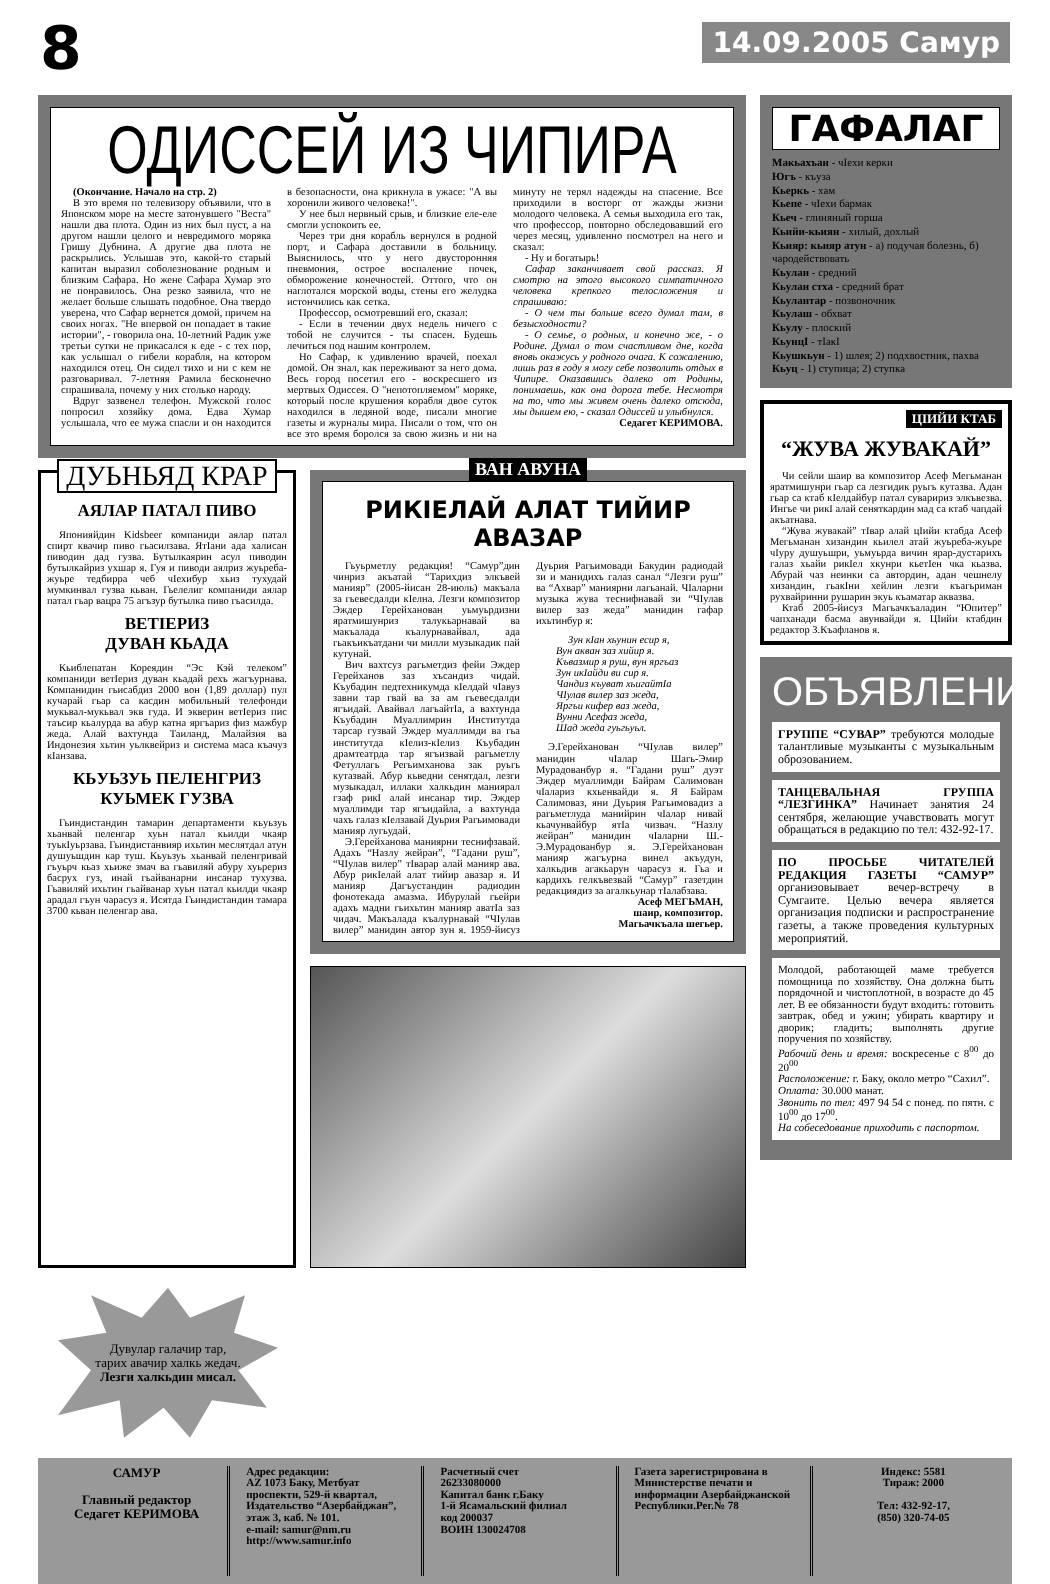8 14.09.2005 Самур
ОДИССЕЙ ИЗ ЧИПИРА
(Окончание. Начало на стр. 2)
В это время по телевизору объявили, что в Японском море на месте затонувшего "Веста" нашли два плота. Один из них был пуст, а на другом нашли целого и невредимого моряка Гришу Дубнина. А другие два плота не раскрылись. Услышав это, какой-то старый капитан выразил соболезнование родным и близким Сафара. Но жене Сафара Хумар это не понравилось. Она резко заявила, что не желает больше слышать подобное. Она твердо уверена, что Сафар вернется домой, причем на своих ногах. "Не впервой он попадает в такие истории", - говорила она. 10-летний Радик уже третьи сутки не прикасался к еде - с тех пор, как услышал о гибели корабля, на котором находился отец. Он сидел тихо и ни с кем не разговаривал. 7-летняя Рамила бесконечно спрашивала, почему у них столько народу.
Вдруг зазвенел телефон. Мужской голос попросил хозяйку дома. Едва Хумар услышала, что ее мужа спасли и он находится в безопасности, она крикнула в ужасе: "А вы хоронили живого человека!".
У нее был нервный срыв, и близкие еле-еле смогли успокоить ее.
Через три дня корабль вернулся в родной порт, и Сафара доставили в больницу. Выяснилось, что у него двусторонняя пневмония, острое воспаление почек, обморожение конечностей. Оттого, что он наглотался морской воды, стены его желудка истончились как сетка.
Профессор, осмотревший его, сказал:
- Если в течении двух недель ничего с тобой не случится - ты спасен. Будешь лечиться под нашим контролем.
Но Сафар, к удивлению врачей, поехал домой. Он знал, как переживают за него дома. Весь город посетил его - воскресшего из мертвых Одиссея. О "непотопляемом" моряке, который после крушения корабля двое суток находился в ледяной воде, писали многие газеты и журналы мира. Писали о том, что он все это время боролся за свою жизнь и ни на минуту не терял надежды на спасение. Все приходили в восторг от жажды жизни молодого человека. А семья выходила его так, что профессор, повторно обследовавший его через месяц, удивленно посмотрел на него и сказал:
- Ну и богатырь!
Сафар заканчивает свой рассказ. Я смотрю на этого высокого симпатичного человека крепкого телосложения и спрашиваю:
- О чем ты больше всего думал там, в безысходности?
- О семье, о родных, и конечно же, - о Родине. Думал о том счастливом дне, когда вновь окажусь у родного очага. К сожалению, лишь раз в году я могу себе позволить отдых в Чипире. Оказавшись далеко от Родины, понимаешь, как она дорога тебе. Несмотря на то, что мы живем очень далеко отсюда, мы дышем ею, - сказал Одиссей и улыбнулся.
Седагет КЕРИМОВА.
ДУЬНЬЯД КРАР
АЯЛАР ПАТАЛ ПИВО
Японияйдин Kidsbeer компаниди аялар патал спирт квачир пиво гьасилзава. ЯтIани ада халисан пиводин дад гузва. Бутылкаярин асул пиводин бутылкайриз ухшар я. Гуя и пиводи аялриз жуьреба-жуьре тедбирра чеб чIехибур хьиз тухудай мумкинвал гузва кьван. Гьелелиг компаниди аялар патал гьар вацра 75 агъзур бутылка пиво гьасилда.
ВЕТIЕРИЗ
ДУВАН КЬАДА
Кьиблепатан Кореядин “Эс Кэй телеком” компаниди ветIериз дуван кьадай рехъ жагъурнава. Компанидин гьисабдиз 2000 вон (1,89 доллар) пул кучарай гьар са касдин мобильный телефонди мукьвал-мукьвал экв гуда. И экверин ветIериз пис таъсир кьалурда ва абур катна яргъариз физ мажбур жеда. Алай вахтунда Таиланд, Малайзия ва Индонезия хьтин уьлквейриз и система маса къачуз кIанзава.
КЬУЬЗУЬ ПЕЛЕНГРИЗ КУЬМЕК ГУЗВА
Гьиндистандин тамарин департаменти кьуьзуь хьанвай пеленгар хуьн патал кьилди чкаяр туькIуьрзава. Гьиндистанвияр ихьтин меслятдал атун душуьшдин кар туш. Кьуьзуь хьанвай пеленгривай гъуьрч кьаз хьиже змач ва гьавиляй абуру хуьрериз басрух гуз, инай гьайванарни инсанар тухузва. Гьавиляй ихьтин гьайванар хуьн патал кьилди чкаяр арадал гъун чарасуз я. Исятда Гьиндистандин тамара 3700 кьван пеленгар ава.
ВАН АВУНА
РИКIЕЛАЙ АЛАТ ТИЙИР АВАЗАР
Гьуьрметлу редакция! “Самур”дин чинриз акъатай “Тарихдиз элкъвей манияр” (2005-йисан 28-июль) макъала за гьевесдалди кIелна. Лезги композитор Эждер Герейханован уьмуьрдизни яратмишунриз талукьарнавай ва макъалада къалурнавайвал, ада гьакъикъатдани чи милли музыкадик пай кутунай.
Вич вахтсуз рагьметдиз фейи Эждер Герейханов заз хъсандиз чидай. Къубадин педтехникумда кIелдай чIавуз завни тар гвай ва за ам гьевесдалди ягъидай. Авайвал лагьайтIа, а вахтунда Къубадин Муаллимрин Институтда тарсар гузвай Эждер муаллимди ва гьа институтда кIелиз-кIелиз Къубадин драмтеатрда тар ягъизвай рагьметлу Фетуллагь Регьимханова зак руьгь кутазвай. Абур кьведни сенятдал, лезги музыкадал, иллаки халкьдин маниярал гзаф рикI алай инсанар тир. Эждер муаллимди тар ягъидайла, а вахтунда чахъ галаз кIелзавай Дуьрия Рагьимовади манияр лугьудай.
Э.Герейханова маниярни теснифзавай. Адахъ “Назлу жейран”, “Гадани руш”, “ЧIулав вилер” тIварар алай манияр ава. Абур рикIелай алат тийир авазар я. И манияр Дагъустандин радиодин фонотекада амазма. Ибурулай гьейри адахъ мадни гьихьтин манияр аватIа заз чидач. Макъалада къалурнавай “ЧIулав вилер” манидин автор зун я. 1959-йисуз Дуьрия Рагьимовади Бакудин радиодай зи и манидихъ галаз санал “Лезги руш” ва “Ахвар” маниярни лагьанай. ЧIаларни музыка жува теснифнавай зи “ЧIулав вилер заз жеда” манидин гафар ихьтинбур я:
Зун кIан хьунин есир я,
Вун акван заз хийир я.
Къвазмир я руш, вун яргъаз
Зун икIайди ви сир я.
Чандиз къуват хьигайтIа
ЧIулав вилер заз жеда,
Яргъи кифер ваз жеда,
Вунни Асефаз жеда,
Шад жеда гуьгьуьл.
Э.Герейханован “ЧIулав вилер” манидин чIалар Шагь-Эмир Мурадованбур я. “Гадани руш” дуэт Эждер муаллимди Байрам Салимован чIалариз кхьенвайди я. Я Байрам Салимоваз, яни Дуьрия Рагьимовадиз а рагьметлуда манийрин чIалар нивай кьачунвайбур ятIа чизвач. “Назлу жейран” манидин чIаларни Ш.-Э.Мурадованбур я. Э.Герейханован манияр жагъурна винел акъудун, халкьдив агакьарун чарасуз я. Гьа и кардихъ гелкъвезвай “Самур” газетдин редакциядиз за агалкьунар тIалабзава.
Асеф МЕГЬМАН,
шаир, композитор.
Магьачкъала шегьер.
Дувулар галачир тар,
тарих авачир халкь жедач.
Лезги халкьдин мисал.
ГАФАЛАГ
Макьахъан - чIехи керки
Югъ - къуза
Кьеркь - хам
Кьепе - чIехи бармак
Кьеч - глиняный горша
Кьийи-кьиян - хилый, дохлый
Кьияр: кьияр атун - а) подучая болезнь, б) чародействовать
Кьулан - средний
Кьулан стха - средний брат
Кьулантар - позвоночник
Кьулаш - обхват
Кьулу - плоский
КьунцI - тIакI
Кьушкьун - 1) шлея; 2) подхвостник, пахва
Кьуц - 1) ступица; 2) ступка
ЦIИЙИ КТАБ
“ЖУВА ЖУВАКАЙ”
Чи сейли шаир ва композитор Асеф Мегьманан яратмишунри гьар са лезгидик руьгь кутазва. Адан гьар са ктаб кIелдайбур патал суваририз элкъвезва. Ингье чи рикI алай сеняткардин мад са ктаб чапдай акъатнава.
“Жува жувакай” тIвар алай цIийи ктабда Асеф Мегьманан хизандин кьилел атай жуьреба-жуьре чIуру душуьшри, уьмуьрда вичин ярар-дустарихъ галаз хьайи рикIел хкунри кьетIен чка кьазва. Абурай чаз неинки са автордин, адан чешнелу хизандин, гьакIни хейлин лезги къагьриман рухвайринни рушарин экуь къаматар аквазва.
Ктаб 2005-йисуз Магьачкъаладин “Юпитер” чапханади басма авунвайди я. ЦIийи ктабдин редактор З.Къафланов я.
ОБЪЯВЛЕНИЯ
ГРУППЕ “СУВАР” требуются молодые талантливые музыканты с музыкальным оброзованием.
ТАНЦЕВАЛЬНАЯ ГРУППА “ЛЕЗГИНКА” Начинает занятия 24 сентября, желающие учавствовать могут обращаться в редакцию по тел: 432-92-17.
ПО ПРОСЬБЕ ЧИТАТЕЛЕЙ РЕДАКЦИЯ ГАЗЕТЫ “САМУР” организовывает вечер-встречу в Сумгаите. Целью вечера является организация подписки и распространение газеты, а также проведения культурных мероприятий.
Молодой, работающей маме требуется помощница по хозяйству. Она должна быть порядочной и чистоплотной, в возрасте до 45 лет. В ее обязанности будут входить: готовить завтрак, обед и ужин; убирать квартиру и дворик; гладить; выполнять другие поручения по хозяйству.
Рабочий день и время: воскресенье с 8<sup>00</sup> до 20<sup>00</sup>
Расположение: г. Баку, около метро “Сахил”.
Оплата: 30.000 манат.
Звонить по тел: 497 94 54 с понед. по пятн. с 10<sup>00</sup> до 17<sup>00</sup>.
На собеседование приходить с паспортом.
САМУР
Главный редактор
Седагет КЕРИМОВА
Адрес редакции:
AZ 1073 Баку, Метбуат проспекти, 529-й квартал, Издательство “Азербайджан”, этаж 3, каб. № 101.
e-mail: samur@nm.ru
http://www.samur.info
Расчетный счет
26233080000
Капитал банк г.Баку
1-й Ясамальский филиал
код 200037
ВОИН 130024708
Газета зарегистрирована в Министерстве печати и информации Азербайджанской Республики.Рег.№ 78
Индекс: 5581
Тираж: 2000
Тел: 432-92-17,
(850) 320-74-05